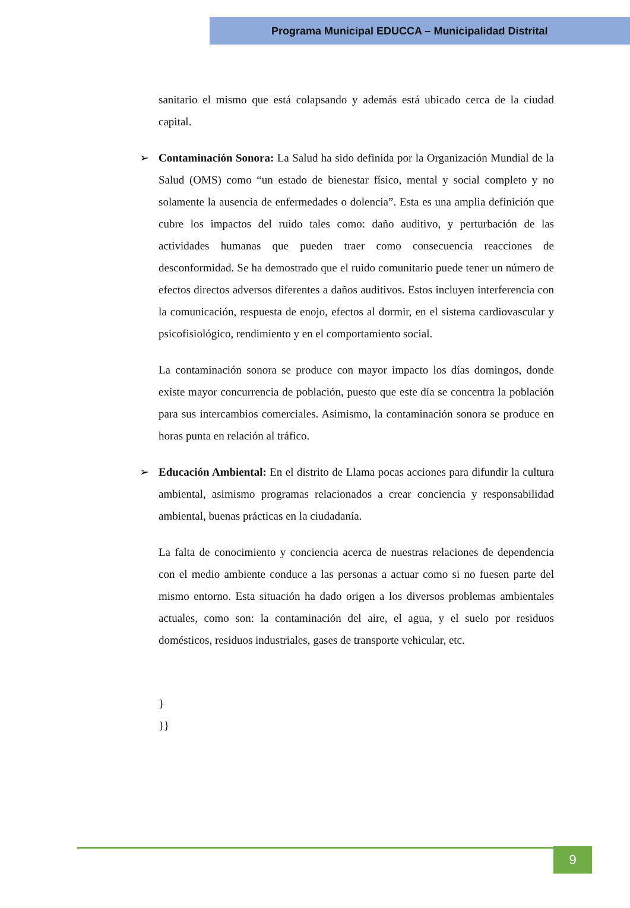Programa Municipal EDUCCA – Municipalidad Distrital
sanitario el mismo que está colapsando y además está ubicado cerca de la ciudad capital.
➢ Contaminación Sonora: La Salud ha sido definida por la Organización Mundial de la Salud (OMS) como “un estado de bienestar físico, mental y social completo y no solamente la ausencia de enfermedades o dolencia”. Esta es una amplia definición que cubre los impactos del ruido tales como: daño auditivo, y perturbación de las actividades humanas que pueden traer como consecuencia reacciones de desconformidad. Se ha demostrado que el ruido comunitario puede tener un número de efectos directos adversos diferentes a daños auditivos. Estos incluyen interferencia con la comunicación, respuesta de enojo, efectos al dormir, en el sistema cardiovascular y psicofisiológico, rendimiento y en el comportamiento social.
La contaminación sonora se produce con mayor impacto los días domingos, donde existe mayor concurrencia de población, puesto que este día se concentra la población para sus intercambios comerciales. Asimismo, la contaminación sonora se produce en horas punta en relación al tráfico.
➢ Educación Ambiental: En el distrito de Llama pocas acciones para difundir la cultura ambiental, asimismo programas relacionados a crear conciencia y responsabilidad ambiental, buenas prácticas en la ciudadanía.
La falta de conocimiento y conciencia acerca de nuestras relaciones de dependencia con el medio ambiente conduce a las personas a actuar como si no fuesen parte del mismo entorno. Esta situación ha dado origen a los diversos problemas ambientales actuales, como son: la contaminación del aire, el agua, y el suelo por residuos domésticos, residuos industriales, gases de transporte vehicular, etc.
}
}}
9